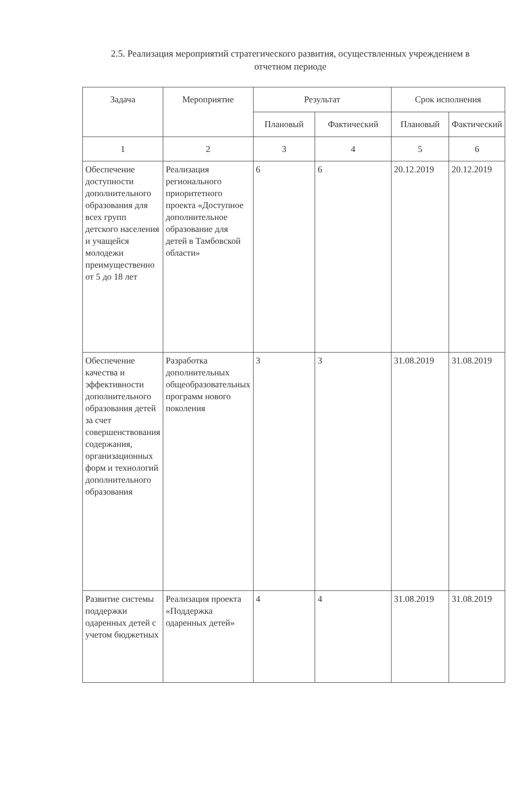2.5. Реализация мероприятий стратегического развития, осуществленных учреждением в отчетном периоде
| Задача | Мероприятие | Результат | | Срок исполнения | |
| --- | --- | --- | --- | --- | --- |
| | | Плановый | Фактический | Плановый | Фактический |
| 1 | 2 | 3 | 4 | 5 | 6 |
| Обеспечение доступности дополнительного образования для всех групп детского населения и учащейся молодежи преимущественно от 5 до 18 лет | Реализация регионального приоритетного проекта «Доступное дополнительное образование для детей в Тамбовской области» | 6 | 6 | 20.12.2019 | 20.12.2019 |
| Обеспечение качества и эффективности дополнительного образования детей за счет совершенствования содержания, организационных форм и технологий дополнительного образования | Разработка дополнительных общеобразовательных программ нового поколения | 3 | 3 | 31.08.2019 | 31.08.2019 |
| Развитие системы поддержки одаренных детей с учетом бюджетных | Реализация проекта «Поддержка одаренных детей» | 4 | 4 | 31.08.2019 | 31.08.2019 |